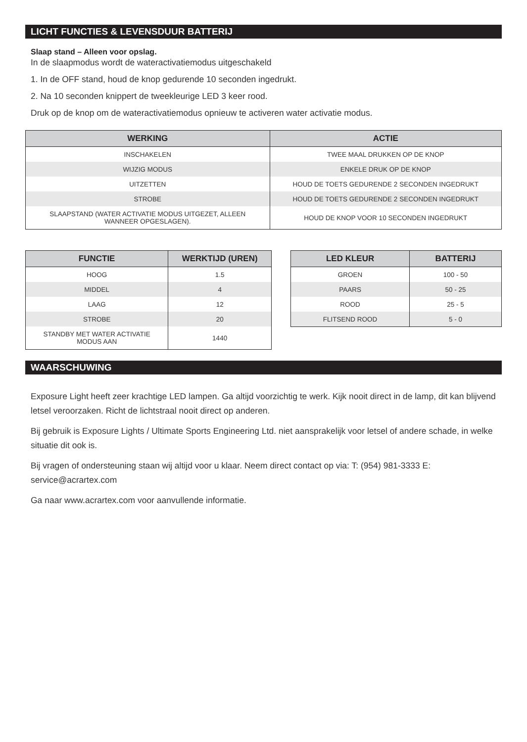LICHT FUNCTIES & LEVENSDUUR BATTERIJ
Slaap stand – Alleen voor opslag.
In de slaapmodus wordt de wateractivatiemodus uitgeschakeld
1. In de OFF stand, houd de knop gedurende 10 seconden ingedrukt.
2. Na 10 seconden knippert de tweekleurige LED 3 keer rood.
Druk op de knop om de wateractivatiemodus opnieuw te activeren water activatie modus.
| WERKING | ACTIE |
| --- | --- |
| INSCHAKELEN | TWEE MAAL DRUKKEN OP DE KNOP |
| WIJZIG MODUS | ENKELE DRUK OP DE KNOP |
| UITZETTEN | HOUD DE TOETS GEDURENDE 2 SECONDEN INGEDRUKT |
| STROBE | HOUD DE TOETS GEDURENDE 2 SECONDEN INGEDRUKT |
| SLAAPSTAND (WATER ACTIVATIE MODUS UITGEZET, ALLEEN WANNEER OPGESLAGEN). | HOUD DE KNOP VOOR 10 SECONDEN INGEDRUKT |
| FUNCTIE | WERKTIJD (UREN) |
| --- | --- |
| HOOG | 1.5 |
| MIDDEL | 4 |
| LAAG | 12 |
| STROBE | 20 |
| STANDBY MET WATER ACTIVATIE MODUS AAN | 1440 |
| LED KLEUR | BATTERIJ |
| --- | --- |
| GROEN | 100 - 50 |
| PAARS | 50 - 25 |
| ROOD | 25 - 5 |
| FLITSEND ROOD | 5 - 0 |
WAARSCHUWING
Exposure Light heeft zeer krachtige LED lampen. Ga altijd voorzichtig te werk. Kijk nooit direct in de lamp, dit kan blijvend letsel veroorzaken. Richt de lichtstraal nooit direct op anderen.
Bij gebruik is Exposure Lights / Ultimate Sports Engineering Ltd. niet aansprakelijk voor letsel of andere schade, in welke situatie dit ook is.
Bij vragen of ondersteuning staan wij altijd voor u klaar. Neem direct contact op via: T: (954) 981-3333 E: service@acrartex.com
Ga naar www.acrartex.com voor aanvullende informatie.